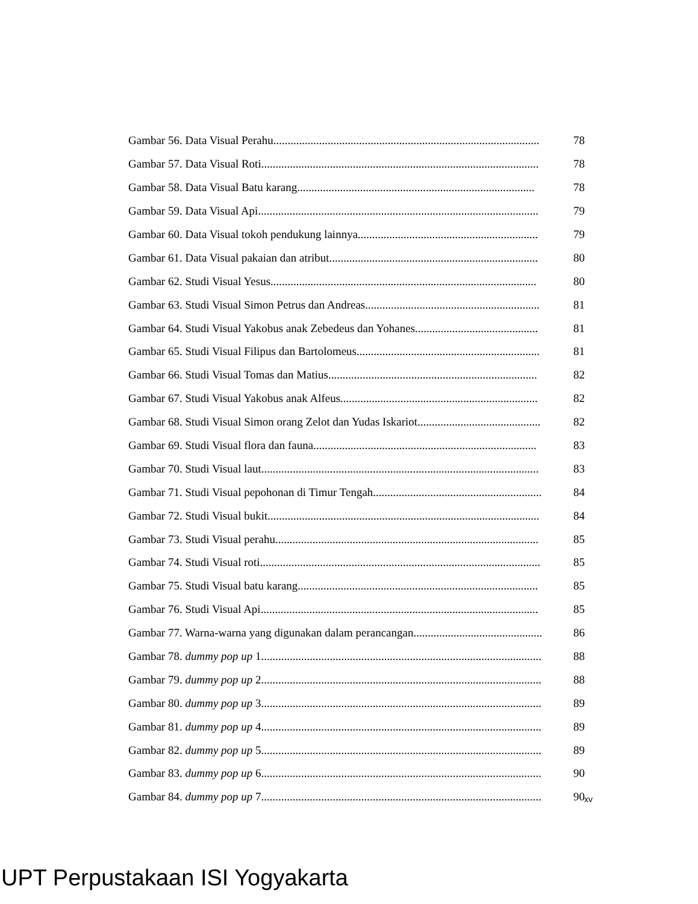Gambar 56. Data Visual Perahu............................................................................................. 78
Gambar 57. Data Visual Roti................................................................................................. 78
Gambar 58. Data Visual Batu karang................................................................................... 78
Gambar 59. Data Visual Api.................................................................................................. 79
Gambar 60. Data Visual tokoh pendukung lainnya............................................................... 79
Gambar 61. Data Visual pakaian dan atribut......................................................................... 80
Gambar 62. Studi Visual Yesus............................................................................................. 80
Gambar 63. Studi Visual Simon Petrus dan Andreas............................................................. 81
Gambar 64. Studi Visual Yakobus anak Zebedeus dan Yohanes........................................... 81
Gambar 65. Studi Visual Filipus dan Bartolomeus................................................................ 81
Gambar 66. Studi Visual Tomas dan Matius......................................................................... 82
Gambar 67. Studi Visual Yakobus anak Alfeus..................................................................... 82
Gambar 68. Studi Visual Simon orang Zelot dan Yudas Iskariot........................................... 82
Gambar 69. Studi Visual flora dan fauna.............................................................................. 83
Gambar 70. Studi Visual laut................................................................................................. 83
Gambar 71. Studi Visual pepohonan di Timur Tengah........................................................... 84
Gambar 72. Studi Visual bukit............................................................................................... 84
Gambar 73. Studi Visual perahu............................................................................................ 85
Gambar 74. Studi Visual roti.................................................................................................. 85
Gambar 75. Studi Visual batu karang.................................................................................... 85
Gambar 76. Studi Visual Api................................................................................................. 85
Gambar 77. Warna-warna yang digunakan dalam perancangan............................................. 86
Gambar 78. dummy pop up 1.................................................................................................. 88
Gambar 79. dummy pop up 2.................................................................................................. 88
Gambar 80. dummy pop up 3.................................................................................................. 89
Gambar 81. dummy pop up 4.................................................................................................. 89
Gambar 82. dummy pop up 5.................................................................................................. 89
Gambar 83. dummy pop up 6.................................................................................................. 90
Gambar 84. dummy pop up 7.................................................................................................. 90
xv
UPT Perpustakaan ISI Yogyakarta